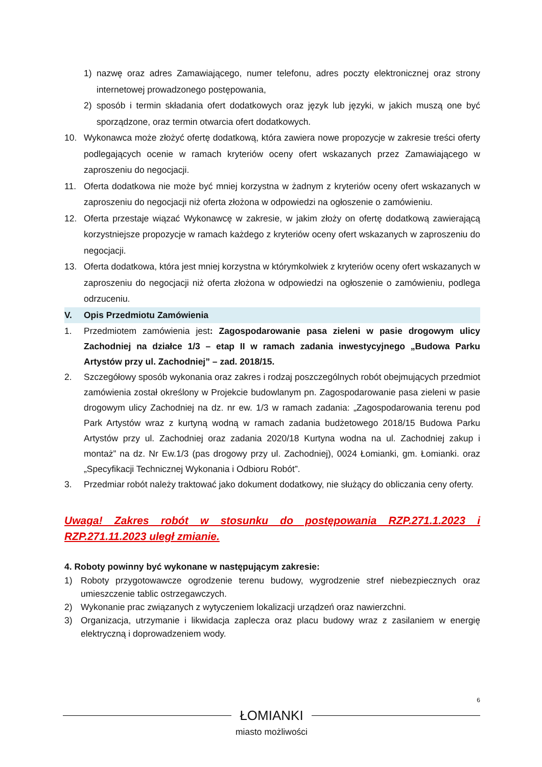1) nazwę oraz adres Zamawiającego, numer telefonu, adres poczty elektronicznej oraz strony internetowej prowadzonego postępowania,
2) sposób i termin składania ofert dodatkowych oraz język lub języki, w jakich muszą one być sporządzone, oraz termin otwarcia ofert dodatkowych.
10. Wykonawca może złożyć ofertę dodatkową, która zawiera nowe propozycje w zakresie treści oferty podlegających ocenie w ramach kryteriów oceny ofert wskazanych przez Zamawiającego w zaproszeniu do negocjacji.
11. Oferta dodatkowa nie może być mniej korzystna w żadnym z kryteriów oceny ofert wskazanych w zaproszeniu do negocjacji niż oferta złożona w odpowiedzi na ogłoszenie o zamówieniu.
12. Oferta przestaje wiązać Wykonawcę w zakresie, w jakim złoży on ofertę dodatkową zawierającą korzystniejsze propozycje w ramach każdego z kryteriów oceny ofert wskazanych w zaproszeniu do negocjacji.
13. Oferta dodatkowa, która jest mniej korzystna w którymkolwiek z kryteriów oceny ofert wskazanych w zaproszeniu do negocjacji niż oferta złożona w odpowiedzi na ogłoszenie o zamówieniu, podlega odrzuceniu.
V. Opis Przedmiotu Zamówienia
1. Przedmiotem zamówienia jest: Zagospodarowanie pasa zieleni w pasie drogowym ulicy Zachodniej na działce 1/3 – etap II w ramach zadania inwestycyjnego „Budowa Parku Artystów przy ul. Zachodniej” – zad. 2018/15.
2. Szczegółowy sposób wykonania oraz zakres i rodzaj poszczególnych robót obejmujących przedmiot zamówienia został określony w Projekcie budowlanym pn. Zagospodarowanie pasa zieleni w pasie drogowym ulicy Zachodniej na dz. nr ew. 1/3 w ramach zadania: „Zagospodarowania terenu pod Park Artystów wraz z kurtyną wodną w ramach zadania budżetowego 2018/15 Budowa Parku Artystów przy ul. Zachodniej oraz zadania 2020/18 Kurtyna wodna na ul. Zachodniej zakup i montaż” na dz. Nr Ew.1/3 (pas drogowy przy ul. Zachodniej), 0024 Łomianki, gm. Łomianki. oraz „Specyfikacji Technicznej Wykonania i Odbioru Robót”.
3. Przedmiar robót należy traktować jako dokument dodatkowy, nie służący do obliczania ceny oferty.
Uwaga! Zakres robót w stosunku do postępowania RZP.271.1.2023 i RZP.271.11.2023 uległ zmianie.
4. Roboty powinny być wykonane w następującym zakresie:
1) Roboty przygotowawcze ogrodzenie terenu budowy, wygrodzenie stref niebezpiecznych oraz umieszczenie tablic ostrzegawczych.
2) Wykonanie prac związanych z wytyczeniem lokalizacji urządzeń oraz nawierzchni.
3) Organizacja, utrzymanie i likwidacja zaplecza oraz placu budowy wraz z zasilaniem w energię elektryczną i doprowadzeniem wody.
6
ŁOMIANKI
miasto możliwości